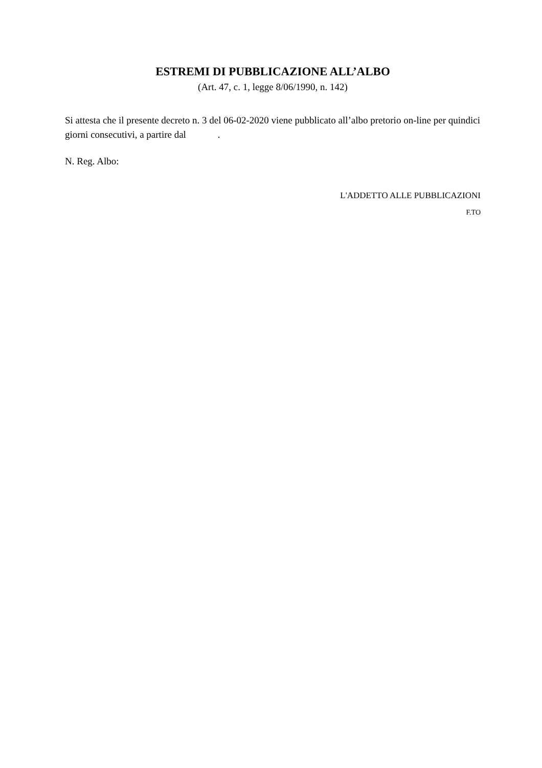ESTREMI DI PUBBLICAZIONE ALL’ALBO
(Art. 47, c. 1, legge 8/06/1990, n. 142)
Si attesta che il presente decreto n. 3 del 06-02-2020 viene pubblicato all’albo pretorio on-line per quindici giorni consecutivi, a partire dal .
N. Reg. Albo:
L'ADDETTO ALLE PUBBLICAZIONI
F.TO